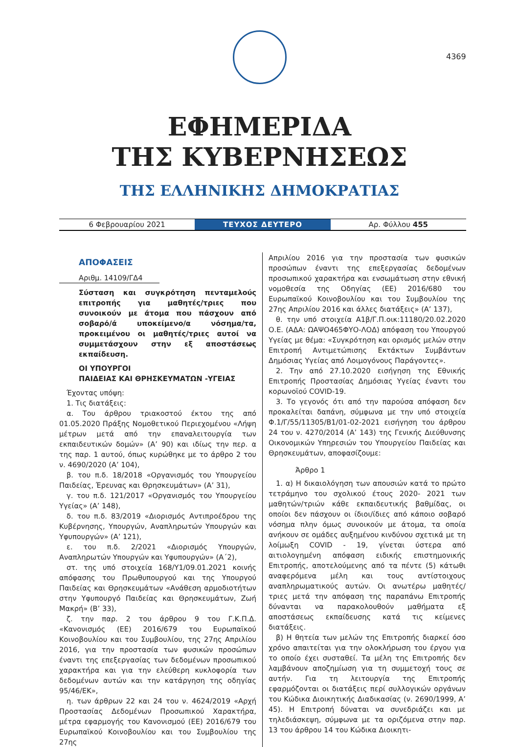4369
ΕΦΗΜΕΡΙΔΑ
ΤΗΣ ΚΥΒΕΡΝΗΣΕΩΣ
ΤΗΣ ΕΛΛΗΝΙΚΗΣ ΔΗΜΟΚΡΑΤΙΑΣ
6 Φεβρουαρίου 2021
ΤΕΥΧΟΣ ΔΕΥΤΕΡΟ
Αρ. Φύλλου 455
ΑΠΟΦΑΣΕΙΣ
Αριθμ. 14109/ΓΔ4
Σύσταση και συγκρότηση πενταμελούς επιτροπής για μαθητές/τριες που συνοικούν με άτομα που πάσχουν από σοβαρό/ά υποκείμενο/α νόσημα/τα, προκειμένου οι μαθητές/τριες αυτοί να συμμετάσχουν στην εξ αποστάσεως εκπαίδευση.
ΟΙ ΥΠΟΥΡΓΟΙ
ΠΑΙΔΕΙΑΣ ΚΑΙ ΘΡΗΣΚΕΥΜΑΤΩΝ -ΥΓΕΙΑΣ
Έχοντας υπόψη:
1. Τις διατάξεις:
α. Του άρθρου τριακοστού έκτου της από 01.05.2020 Πράξης Νομοθετικού Περιεχομένου «Λήψη μέτρων μετά από την επαναλειτουργία των εκπαιδευτικών δομών» (Α’ 90) και ιδίως την περ. α της παρ. 1 αυτού, όπως κυρώθηκε με το άρθρο 2 του ν. 4690/2020 (Α’ 104),
β. του π.δ. 18/2018 «Οργανισμός του Υπουργείου Παιδείας, Έρευνας και Θρησκευμάτων» (Α’ 31),
γ. του π.δ. 121/2017 «Οργανισμός του Υπουργείου Υγείας» (Α’ 148),
δ. του π.δ. 83/2019 «Διορισμός Αντιπροέδρου της Κυβέρνησης, Υπουργών, Αναπληρωτών Υπουργών και Υφυπουργών» (Α’ 121),
ε. του π.δ. 2/2021 «Διορισμός Υπουργών, Αναπληρωτών Υπουργών και Υφυπουργών» (Α΄2),
στ. της υπό στοιχεία 168/Υ1/09.01.2021 κοινής απόφασης του Πρωθυπουργού και της Υπουργού Παιδείας και Θρησκευμάτων «Ανάθεση αρμοδιοτήτων στην Υφυπουργό Παιδείας και Θρησκευμάτων, Ζωή Μακρή» (Β’ 33),
ζ. την παρ. 2 του άρθρου 9 του Γ.Κ.Π.Δ. «Κανονισμός (ΕΕ) 2016/679 του Ευρωπαϊκού Κοινοβουλίου και του Συμβουλίου, της 27ης Απριλίου 2016, για την προστασία των φυσικών προσώπων έναντι της επεξεργασίας των δεδομένων προσωπικού χαρακτήρα και για την ελεύθερη κυκλοφορία των δεδομένων αυτών και την κατάργηση της οδηγίας 95/46/ΕΚ»,
η. των άρθρων 22 και 24 του ν. 4624/2019 «Αρχή Προστασίας Δεδομένων Προσωπικού Χαρακτήρα, μέτρα εφαρμογής του Κανονισμού (ΕΕ) 2016/679 του Ευρωπαϊκού Κοινοβουλίου και του Συμβουλίου της 27ης
Απριλίου 2016 για την προστασία των φυσικών προσώπων έναντι της επεξεργασίας δεδομένων προσωπικού χαρακτήρα και ενσωμάτωση στην εθνική νομοθεσία της Οδηγίας (ΕΕ) 2016/680 του Ευρωπαϊκού Κοινοβουλίου και του Συμβουλίου της 27ης Απριλίου 2016 και άλλες διατάξεις» (Α’ 137),
θ. την υπό στοιχεία Α1β/Γ.Π.οικ:11180/20.02.2020 Ο.Ε. (ΑΔΑ: ΩΑΨΟ465ΦΥΟ-ΛΟΔ) απόφαση του Υπουργού Υγείας με θέμα: «Συγκρότηση και ορισμός μελών στην Επιτροπή Αντιμετώπισης Εκτάκτων Συμβάντων Δημόσιας Υγείας από Λοιμογόνους Παράγοντες».
2. Την από 27.10.2020 εισήγηση της Εθνικής Επιτροπής Προστασίας Δημόσιας Υγείας έναντι του κορωνοϊού COVID-19.
3. Το γεγονός ότι από την παρούσα απόφαση δεν προκαλείται δαπάνη, σύμφωνα με την υπό στοιχεία Φ.1/Γ/55/11305/Β1/01-02-2021 εισήγηση του άρθρου 24 του ν. 4270/2014 (Α’ 143) της Γενικής Διεύθυνσης Οικονομικών Υπηρεσιών του Υπουργείου Παιδείας και Θρησκευμάτων, αποφασίζουμε:
Άρθρο 1
1. α) Η δικαιολόγηση των απουσιών κατά το πρώτο τετράμηνο του σχολικού έτους 2020- 2021 των μαθητών/τριών κάθε εκπαιδευτικής βαθμίδας, οι οποίοι δεν πάσχουν οι ίδιοι/ίδιες από κάποιο σοβαρό νόσημα πλην όμως συνοικούν με άτομα, τα οποία ανήκουν σε ομάδες αυξημένου κινδύνου σχετικά με τη λοίμωξη COVID - 19, γίνεται ύστερα από αιτιολογημένη απόφαση ειδικής επιστημονικής Επιτροπής, αποτελούμενης από τα πέντε (5) κάτωθι αναφερόμενα μέλη και τους αντίστοιχους αναπληρωματικούς αυτών. Οι ανωτέρω μαθητές/τριες μετά την απόφαση της παραπάνω Επιτροπής δύνανται να παρακολουθούν μαθήματα εξ αποστάσεως εκπαίδευσης κατά τις κείμενες διατάξεις.
β) Η θητεία των μελών της Επιτροπής διαρκεί όσο χρόνο απαιτείται για την ολοκλήρωση του έργου για το οποίο έχει συσταθεί. Τα μέλη της Επιτροπής δεν λαμβάνουν αποζημίωση για τη συμμετοχή τους σε αυτήν. Για τη λειτουργία της Επιτροπής εφαρμόζονται οι διατάξεις περί συλλογικών οργάνων του Κώδικα Διοικητικής Διαδικασίας (ν. 2690/1999, Α’ 45). Η Επιτροπή δύναται να συνεδριάζει και με τηλεδιάσκεψη, σύμφωνα με τα οριζόμενα στην παρ. 13 του άρθρου 14 του Κώδικα Διοικητι-